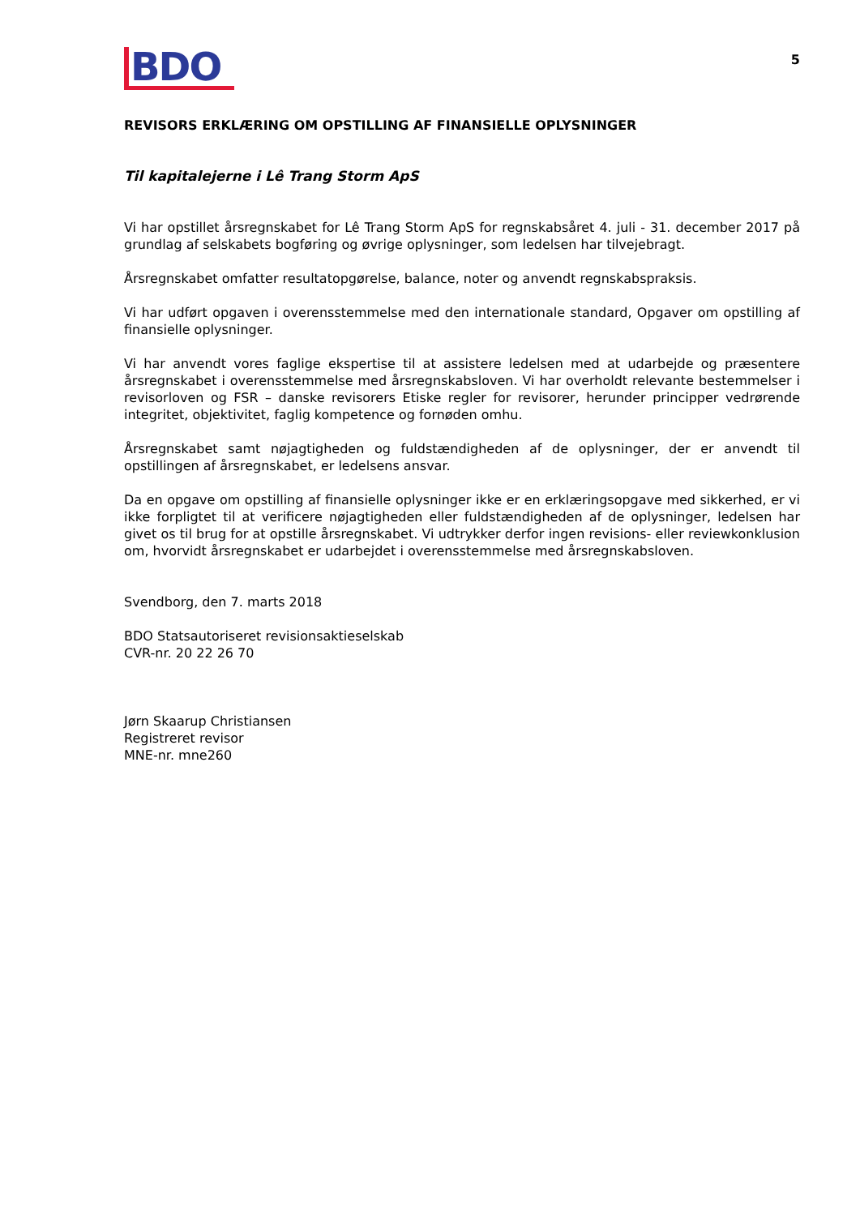BDO
5
REVISORS ERKLÆRING OM OPSTILLING AF FINANSIELLE OPLYSNINGER
Til kapitalejerne i Lê Trang Storm ApS
Vi har opstillet årsregnskabet for Lê Trang Storm ApS for regnskabsåret 4. juli - 31. december 2017 på grundlag af selskabets bogføring og øvrige oplysninger, som ledelsen har tilvejebragt.
Årsregnskabet omfatter resultatopgørelse, balance, noter og anvendt regnskabspraksis.
Vi har udført opgaven i overensstemmelse med den internationale standard, Opgaver om opstilling af finansielle oplysninger.
Vi har anvendt vores faglige ekspertise til at assistere ledelsen med at udarbejde og præsentere årsregnskabet i overensstemmelse med årsregnskabsloven. Vi har overholdt relevante bestemmelser i revisorloven og FSR – danske revisorers Etiske regler for revisorer, herunder principper vedrørende integritet, objektivitet, faglig kompetence og fornøden omhu.
Årsregnskabet samt nøjagtigheden og fuldstændigheden af de oplysninger, der er anvendt til opstillingen af årsregnskabet, er ledelsens ansvar.
Da en opgave om opstilling af finansielle oplysninger ikke er en erklæringsopgave med sikkerhed, er vi ikke forpligtet til at verificere nøjagtigheden eller fuldstændigheden af de oplysninger, ledelsen har givet os til brug for at opstille årsregnskabet. Vi udtrykker derfor ingen revisions- eller reviewkonklusion om, hvorvidt årsregnskabet er udarbejdet i overensstemmelse med årsregnskabsloven.
Svendborg, den 7. marts 2018
BDO Statsautoriseret revisionsaktieselskab
CVR-nr. 20 22 26 70
Jørn Skaarup Christiansen
Registreret revisor
MNE-nr. mne260